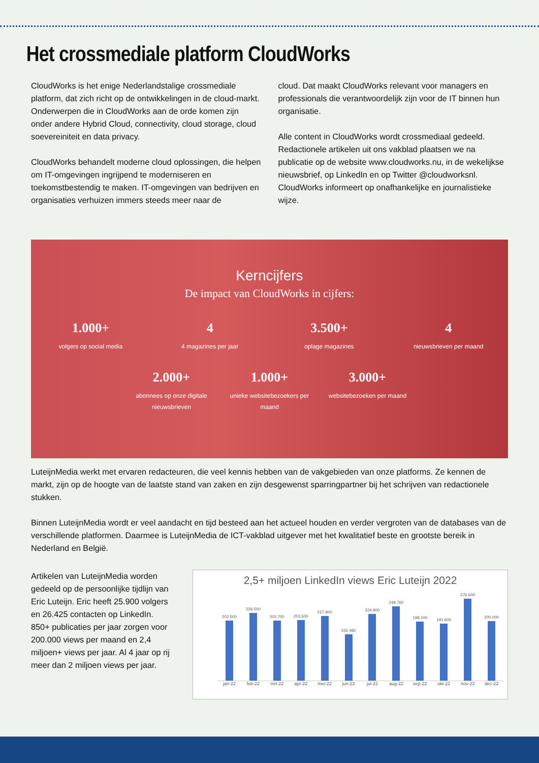Het crossmediale platform CloudWorks
CloudWorks is het enige Nederlandstalige crossmediale platform, dat zich richt op de ontwikkelingen in de cloud-markt. Onderwerpen die in CloudWorks aan de orde komen zijn onder andere Hybrid Cloud, connectivity, cloud storage, cloud soevereiniteit en data privacy.
CloudWorks behandelt moderne cloud oplossingen, die helpen om IT-omgevingen ingrijpend te moderniseren en toekomstbestendig te maken. IT-omgevingen van bedrijven en organisaties verhuizen immers steeds meer naar de
cloud. Dat maakt CloudWorks relevant voor managers en professionals die verantwoordelijk zijn voor de IT binnen hun organisatie.
Alle content in CloudWorks wordt crossmediaal gedeeld. Redactionele artikelen uit ons vakblad plaatsen we na publicatie op de website www.cloudworks.nu, in de wekelijkse nieuwsbrief, op LinkedIn en op Twitter @cloudworksnl. CloudWorks informeert op onafhankelijke en journalistieke wijze.
Kerncijfers
De impact van CloudWorks in cijfers:
1.000+
volgers op social media
4
4 magazines per jaar
3.500+
oplage magazines
4
nieuwsbrieven per maand
2.000+
abonnees op onze digitale nieuwsbrieven
1.000+
unieke websitebezoekers per maand
3.000+
websitebezoeken per maand
LuteijnMedia werkt met ervaren redacteuren, die veel kennis hebben van de vakgebieden van onze platforms. Ze kennen de markt, zijn op de hoogte van de laatste stand van zaken en zijn desgewenst sparringpartner bij het schrijven van redactionele stukken.
Binnen LuteijnMedia wordt er veel aandacht en tijd besteed aan het actueel houden en verder vergroten van de databases van de verschillende platformen. Daarmee is LuteijnMedia de ICT-vakblad uitgever met het kwalitatief beste en grootste bereik in Nederland en België.
Artikelen van LuteijnMedia worden gedeeld op de persoonlijke tijdlijn van Eric Luteijn. Eric heeft 25.900 volgers en 26.425 contacten op LinkedIn.
850+ publicaties per jaar zorgen voor 200.000 views per maand en 2,4 miljoen+ views per jaar. Al 4 jaar op rij meer dan 2 miljoen views per jaar.
2,5+ miljoen LinkedIn views Eric Luteijn 2022
202.500
228.500
202.700
203.500
217.900
156.482
224.900
249.760
198.100
191.600
276.600
200.000
jan-22 feb-22 mrt-22 apr-22 mei-22 jun-22 jul-22 aug-22 sep-22 okt-22 nov-22 dec-22